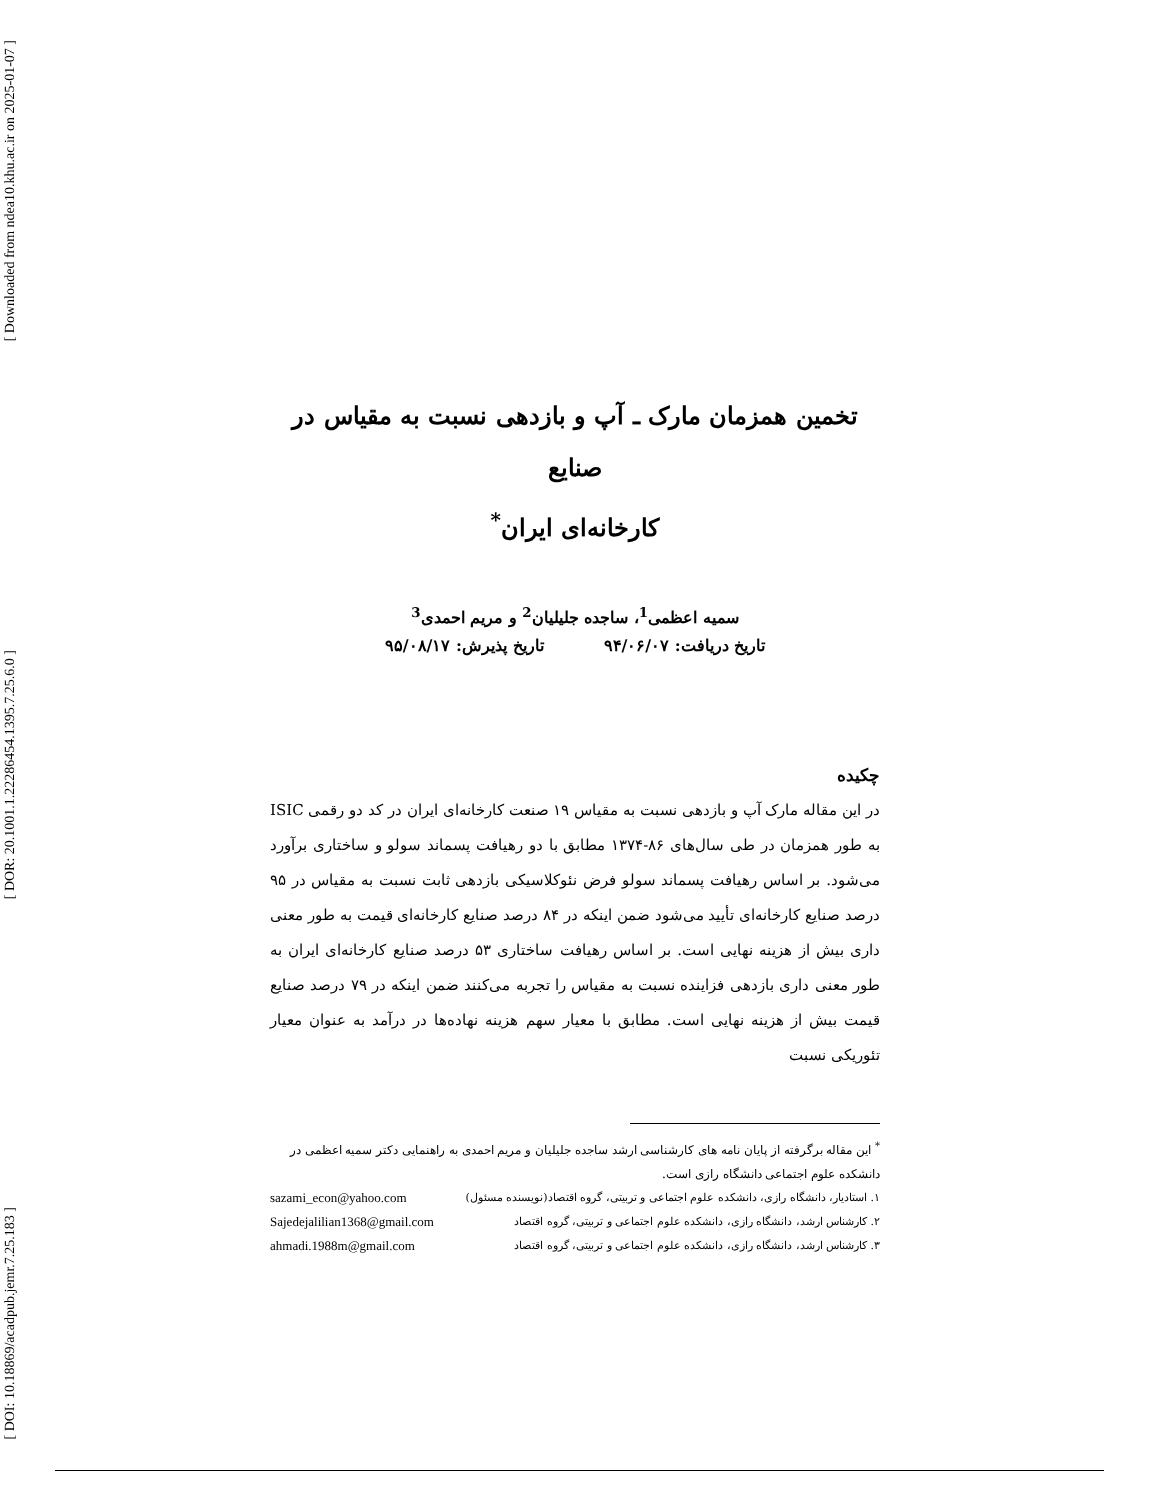[ Downloaded from ndea10.khu.ac.ir on 2025-01-07 ]
[ DOR: 20.1001.1.22286454.1395.7.25.6.0 ]
[ DOI: 10.18869/acadpub.jemr.7.25.183 ]
تخمین همزمان مارک ـ آپ و بازدهی نسبت به مقیاس در صنایع
کارخانه‌ای ایران<sup>*</sup>
سمیه اعظمی<sup>1</sup>، ساجده جلیلیان<sup>2</sup> و مریم احمدی<sup>3</sup>
تاریخ دریافت: ۹۴/۰۶/۰۷ تاریخ پذیرش: ۹۵/۰۸/۱۷
چکیده
در این مقاله مارک آپ و بازدهی نسبت به مقیاس ۱۹ صنعت کارخانه‌ای ایران در کد دو رقمی ISIC به طور همزمان در طی سال‌های ۸۶-۱۳۷۴ مطابق با دو رهیافت پسماند سولو و ساختاری برآورد می‌شود. بر اساس رهیافت پسماند سولو فرض نئوکلاسیکی بازدهی ثابت نسبت به مقیاس در ۹۵ درصد صنایع کارخانه‌ای تأیید می‌شود ضمن اینکه در ۸۴ درصد صنایع کارخانه‌ای قیمت به طور معنی داری بیش از هزینه نهایی است. بر اساس رهیافت ساختاری ۵۳ درصد صنایع کارخانه‌ای ایران به طور معنی داری بازدهی فزاینده نسبت به مقیاس را تجربه می‌کنند ضمن اینکه در ۷۹ درصد صنایع قیمت بیش از هزینه نهایی است. مطابق با معیار سهم هزینه نهاده‌ها در درآمد به عنوان معیار تئوریکی نسبت
<sup>*</sup> این مقاله برگرفته از پایان نامه های کارشناسی ارشد ساجده جلیلیان و مریم احمدی به راهنمایی دکتر سمیه اعظمی در دانشکده علوم اجتماعی دانشگاه رازی است.
۱. استادیار، دانشگاه رازی، دانشکده علوم اجتماعی و تربیتی، گروه اقتصاد(نویسنده مسئول) sazami_econ@yahoo.com
۲. کارشناس ارشد، دانشگاه رازی، دانشکده علوم اجتماعی و تربیتی، گروه اقتصاد Sajedejalilian1368@gmail.com
۳. کارشناس ارشد، دانشگاه رازی، دانشکده علوم اجتماعی و تربیتی، گروه اقتصاد ahmadi.1988m@gmail.com